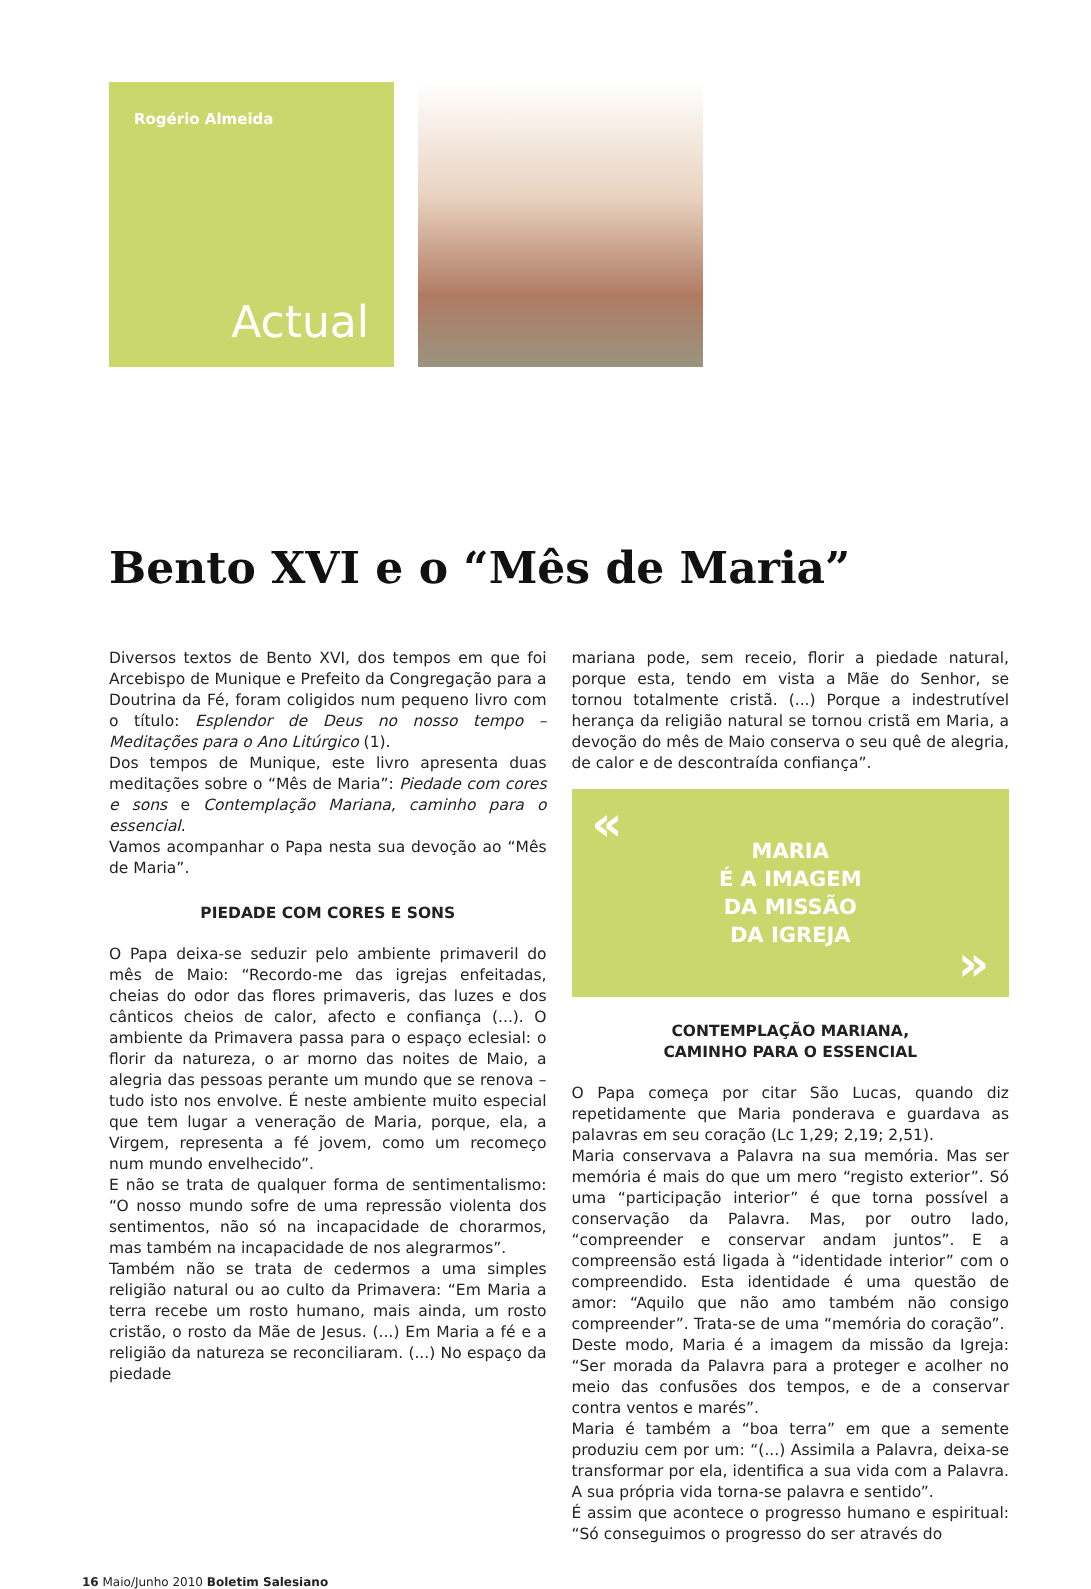Rogério Almeida
Actual
Bento XVI e o “Mês de Maria”
Diversos textos de Bento XVI, dos tempos em que foi Arcebispo de Munique e Prefeito da Congregação para a Doutrina da Fé, foram coligidos num pequeno livro com o título: Esplendor de Deus no nosso tempo – Meditações para o Ano Litúrgico (1).
Dos tempos de Munique, este livro apresenta duas meditações sobre o “Mês de Maria”: Piedade com cores e sons e Contemplação Mariana, caminho para o essencial.
Vamos acompanhar o Papa nesta sua devoção ao “Mês de Maria”.
PIEDADE COM CORES E SONS
O Papa deixa-se seduzir pelo ambiente primaveril do mês de Maio: “Recordo-me das igrejas enfeitadas, cheias do odor das flores primaveris, das luzes e dos cânticos cheios de calor, afecto e confiança (...). O ambiente da Primavera passa para o espaço eclesial: o florir da natureza, o ar morno das noites de Maio, a alegria das pessoas perante um mundo que se renova – tudo isto nos envolve. É neste ambiente muito especial que tem lugar a veneração de Maria, porque, ela, a Virgem, representa a fé jovem, como um recomeço num mundo envelhecido”.
E não se trata de qualquer forma de sentimentalismo: “O nosso mundo sofre de uma repressão violenta dos sentimentos, não só na incapacidade de chorarmos, mas também na incapacidade de nos alegrarmos”.
Também não se trata de cedermos a uma simples religião natural ou ao culto da Primavera: “Em Maria a terra recebe um rosto humano, mais ainda, um rosto cristão, o rosto da Mãe de Jesus. (...) Em Maria a fé e a religião da natureza se reconciliaram. (...) No espaço da piedade
mariana pode, sem receio, florir a piedade natural, porque esta, tendo em vista a Mãe do Senhor, se tornou totalmente cristã. (...) Porque a indestrutível herança da religião natural se tornou cristã em Maria, a devoção do mês de Maio conserva o seu quê de alegria, de calor e de descontraída confiança”.
«
MARIA
É A IMAGEM
DA MISSÃO
DA IGREJA
»
CONTEMPLAÇÃO MARIANA,
CAMINHO PARA O ESSENCIAL
O Papa começa por citar São Lucas, quando diz repetidamente que Maria ponderava e guardava as palavras em seu coração (Lc 1,29; 2,19; 2,51).
Maria conservava a Palavra na sua memória. Mas ser memória é mais do que um mero “registo exterior”. Só uma “participação interior” é que torna possível a conservação da Palavra. Mas, por outro lado, “compreender e conservar andam juntos”. E a compreensão está ligada à “identidade interior” com o compreendido. Esta identidade é uma questão de amor: “Aquilo que não amo também não consigo compreender”. Trata-se de uma “memória do coração”.
Deste modo, Maria é a imagem da missão da Igreja: “Ser morada da Palavra para a proteger e acolher no meio das confusões dos tempos, e de a conservar contra ventos e marés”.
Maria é também a “boa terra” em que a semente produziu cem por um: “(...) Assimila a Palavra, deixa-se transformar por ela, identifica a sua vida com a Palavra. A sua própria vida torna-se palavra e sentido”.
É assim que acontece o progresso humano e espiritual: “Só conseguimos o progresso do ser através do
16 Maio/Junho 2010 Boletim Salesiano